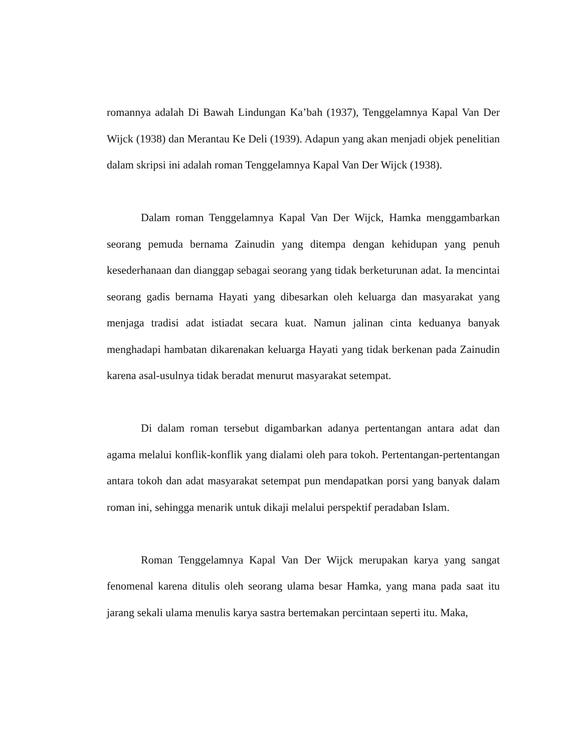romannya adalah Di Bawah Lindungan Ka’bah (1937), Tenggelamnya Kapal Van Der Wijck (1938) dan Merantau Ke Deli (1939). Adapun yang akan menjadi objek penelitian dalam skripsi ini adalah roman Tenggelamnya Kapal Van Der Wijck (1938).
Dalam roman Tenggelamnya Kapal Van Der Wijck, Hamka menggambarkan seorang pemuda bernama Zainudin yang ditempa dengan kehidupan yang penuh kesederhanaan dan dianggap sebagai seorang yang tidak berketurunan adat. Ia mencintai seorang gadis bernama Hayati yang dibesarkan oleh keluarga dan masyarakat yang menjaga tradisi adat istiadat secara kuat. Namun jalinan cinta keduanya banyak menghadapi hambatan dikarenakan keluarga Hayati yang tidak berkenan pada Zainudin karena asal-usulnya tidak beradat menurut masyarakat setempat.
Di dalam roman tersebut digambarkan adanya pertentangan antara adat dan agama melalui konflik-konflik yang dialami oleh para tokoh. Pertentangan-pertentangan antara tokoh dan adat masyarakat setempat pun mendapatkan porsi yang banyak dalam roman ini, sehingga menarik untuk dikaji melalui perspektif peradaban Islam.
Roman Tenggelamnya Kapal Van Der Wijck merupakan karya yang sangat fenomenal karena ditulis oleh seorang ulama besar Hamka, yang mana pada saat itu jarang sekali ulama menulis karya sastra bertemakan percintaan seperti itu. Maka,